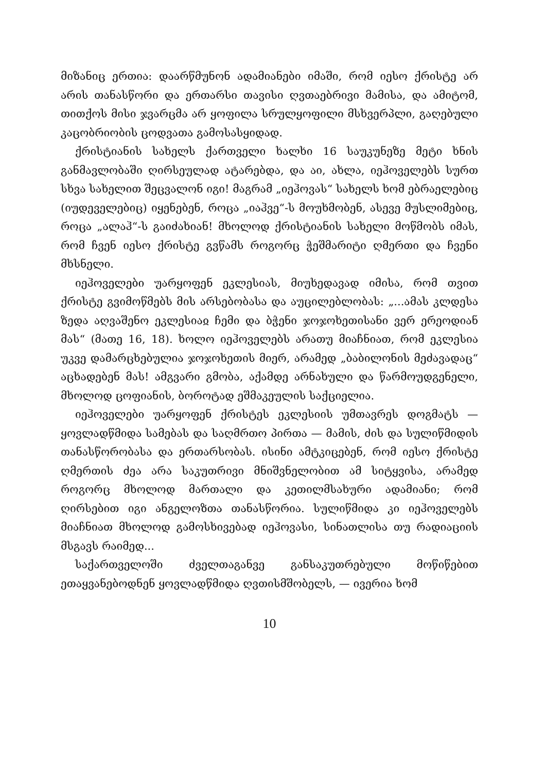მიზანიც ერთია: დაარწმუნონ ადამიანები იმაში, რომ იესო ქრისტე არ არის თანასწორი და ერთარსი თავისი ღვთაებრივი მამისა, და ამიტომ, თითქოს მისი ჯვარცმა არ ყოფილა სრულყოფილი მსხვერპლი, გაღებული კაცობრიობის ცოდვათა გამოსასყიდად.
ქრისტიანის სახელს ქართველი ხალხი 16 საუკუნეზე მეტი ხნის განმავლობაში ღირსეულად ატარებდა, და აი, ახლა, იეჰოველებს სურთ სხვა სახელით შეცვალონ იგი! მაგრამ „იეჰოვას“ სახელს ხომ ებრაელებიც (იუდეველებიც) იყენებენ, როცა „იაჰვე“-ს მოუხმობენ, ასევე მუსლიმებიც, როცა „ალაჰ“-ს გაიძახიან! მხოლოდ ქრისტიანის სახელი მოწმობს იმას, რომ ჩვენ იესო ქრისტე გვწამს როგორც ჭეშმარიტი ღმერთი და ჩვენი მხსნელი.
იეჰოველები უარყოფენ ეკლესიას, მიუხედავად იმისა, რომ თვით ქრისტე გვიმოწმებს მის არსებობასა და აუცილებლობას: „...ამას კლდესა ზედა აღვაშენო ეკლესიაჲ ჩემი და ბჭენი ჯოჯოხეთისანი ვერ ერეოდიან მას“ (მათე 16, 18). ხოლო იეჰოველებს არათუ მიაჩნიათ, რომ ეკლესია უკვე დამარცხებულია ჯოჯოხეთის მიერ, არამედ „ბაბილონის მეძავადაც“ აცხადებენ მას! ამგვარი გმობა, აქამდე არნახული და წარმოუდგენელი, მხოლოდ ცოფიანის, ბოროტად ეშმაკეულის საქციელია.
იეჰოველები უარყოფენ ქრისტეს ეკლესიის უმთავრეს დოგმატს — ყოვლადწმიდა სამებას და საღმრთო პირთა — მამის, ძის და სულიწმიდის თანასწორობასა და ერთარსობას. ისინი ამტკიცებენ, რომ იესო ქრისტე ღმერთის ძეა არა საკუთრივი მნიშვნელობით ამ სიტყვისა, არამედ როგორც მხოლოდ მართალი და კეთილმსახური ადამიანი; რომ ღირსებით იგი ანგელოზთა თანასწორია. სულიწმიდა კი იეჰოველებს მიაჩნიათ მხოლოდ გამოსხივებად იეჰოვასი, სინათლისა თუ რადიაციის მსგავს რაიმედ...
საქართველოში ძველთაგანვე განსაკუთრებული მოწიწებით ეთაყვანებოდნენ ყოვლადწმიდა ღვთისმშობელს, — ივერია ხომ
10